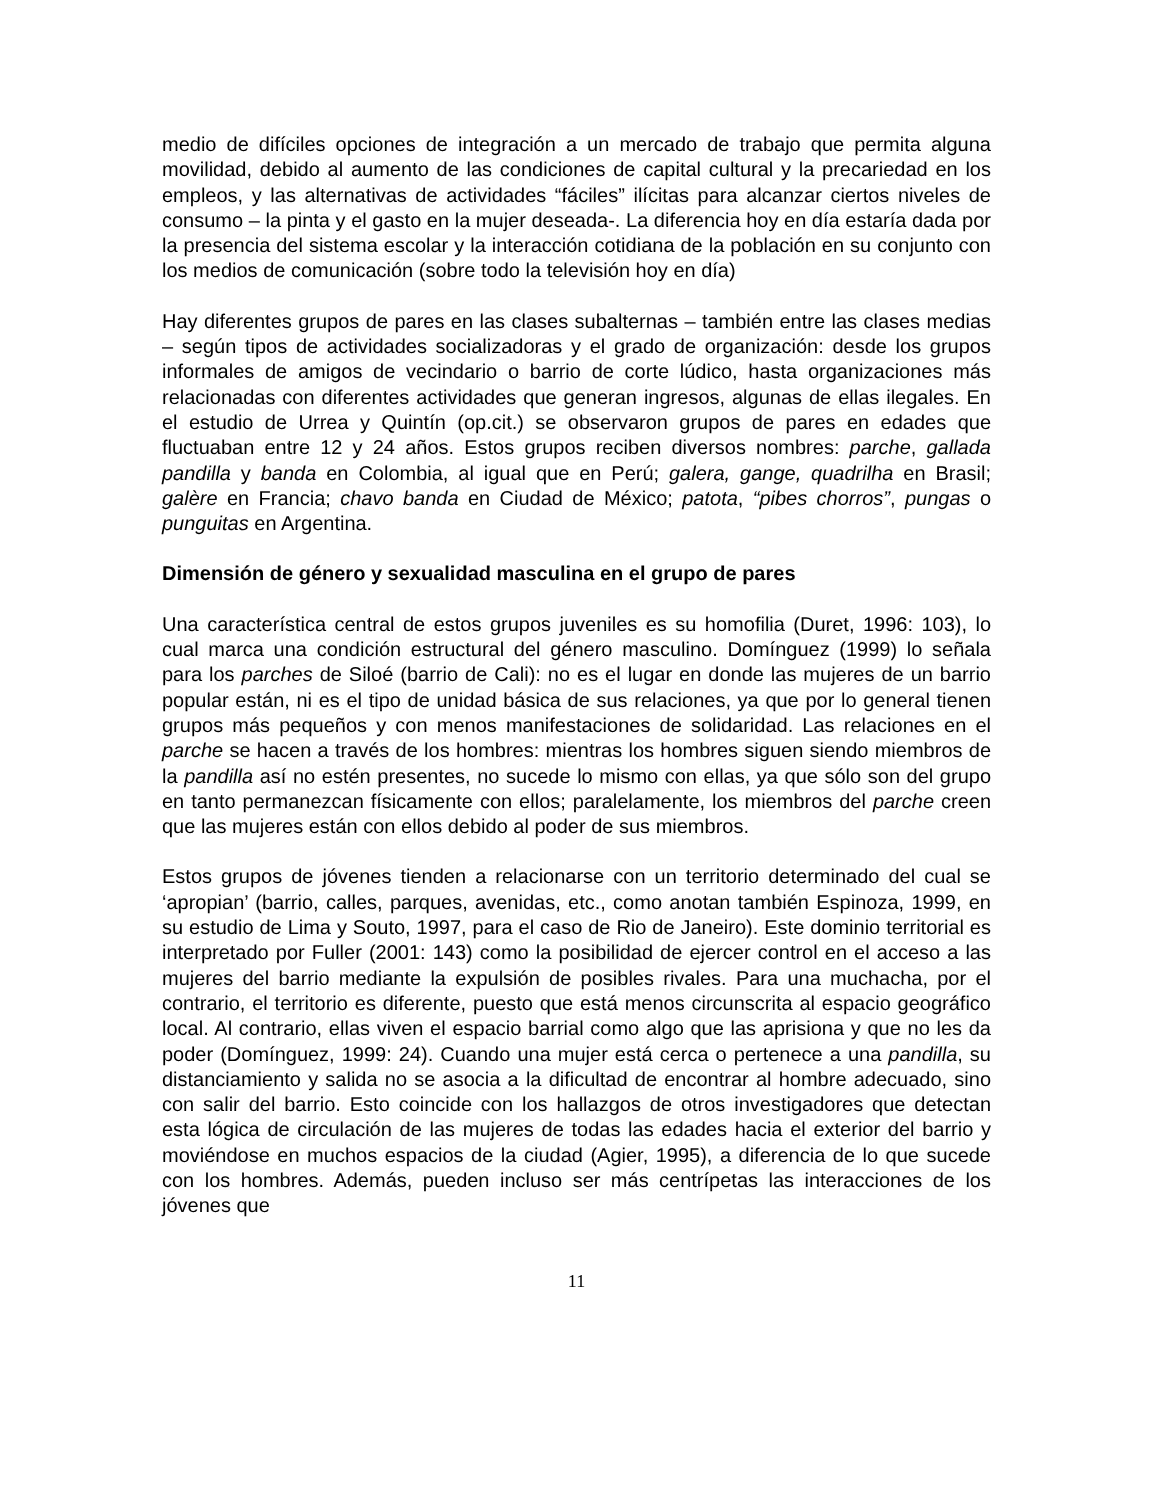medio de difíciles opciones de integración a un mercado de trabajo que permita alguna movilidad, debido al aumento de las condiciones de capital cultural y la precariedad en los empleos, y las alternativas de actividades “fáciles” ilícitas para alcanzar ciertos niveles de consumo – la pinta y el gasto en la mujer deseada-. La diferencia hoy en día estaría dada por la presencia del sistema escolar y la interacción cotidiana de la población en su conjunto con los medios de comunicación (sobre todo la televisión hoy en día)
Hay diferentes grupos de pares en las clases subalternas – también entre las clases medias – según tipos de actividades socializadoras y el grado de organización: desde los grupos informales de amigos de vecindario o barrio de corte lúdico, hasta organizaciones más relacionadas con diferentes actividades que generan ingresos, algunas de ellas ilegales. En el estudio de Urrea y Quintín (op.cit.) se observaron grupos de pares en edades que fluctuaban entre 12 y 24 años. Estos grupos reciben diversos nombres: parche, gallada pandilla y banda en Colombia, al igual que en Perú; galera, gange, quadrilha en Brasil; galère en Francia; chavo banda en Ciudad de México; patota, “pibes chorros”, pungas o punguitas en Argentina.
Dimensión de género y sexualidad masculina en el grupo de pares
Una característica central de estos grupos juveniles es su homofilia (Duret, 1996: 103), lo cual marca una condición estructural del género masculino. Domínguez (1999) lo señala para los parches de Siloé (barrio de Cali): no es el lugar en donde las mujeres de un barrio popular están, ni es el tipo de unidad básica de sus relaciones, ya que por lo general tienen grupos más pequeños y con menos manifestaciones de solidaridad. Las relaciones en el parche se hacen a través de los hombres: mientras los hombres siguen siendo miembros de la pandilla así no estén presentes, no sucede lo mismo con ellas, ya que sólo son del grupo en tanto permanezcan físicamente con ellos; paralelamente, los miembros del parche creen que las mujeres están con ellos debido al poder de sus miembros.
Estos grupos de jóvenes tienden a relacionarse con un territorio determinado del cual se ‘apropian’ (barrio, calles, parques, avenidas, etc., como anotan también Espinoza, 1999, en su estudio de Lima y Souto, 1997, para el caso de Rio de Janeiro). Este dominio territorial es interpretado por Fuller (2001: 143) como la posibilidad de ejercer control en el acceso a las mujeres del barrio mediante la expulsión de posibles rivales. Para una muchacha, por el contrario, el territorio es diferente, puesto que está menos circunscrita al espacio geográfico local. Al contrario, ellas viven el espacio barrial como algo que las aprisiona y que no les da poder (Domínguez, 1999: 24). Cuando una mujer está cerca o pertenece a una pandilla, su distanciamiento y salida no se asocia a la dificultad de encontrar al hombre adecuado, sino con salir del barrio. Esto coincide con los hallazgos de otros investigadores que detectan esta lógica de circulación de las mujeres de todas las edades hacia el exterior del barrio y moviéndose en muchos espacios de la ciudad (Agier, 1995), a diferencia de lo que sucede con los hombres. Además, pueden incluso ser más centrípetas las interacciones de los jóvenes que
11